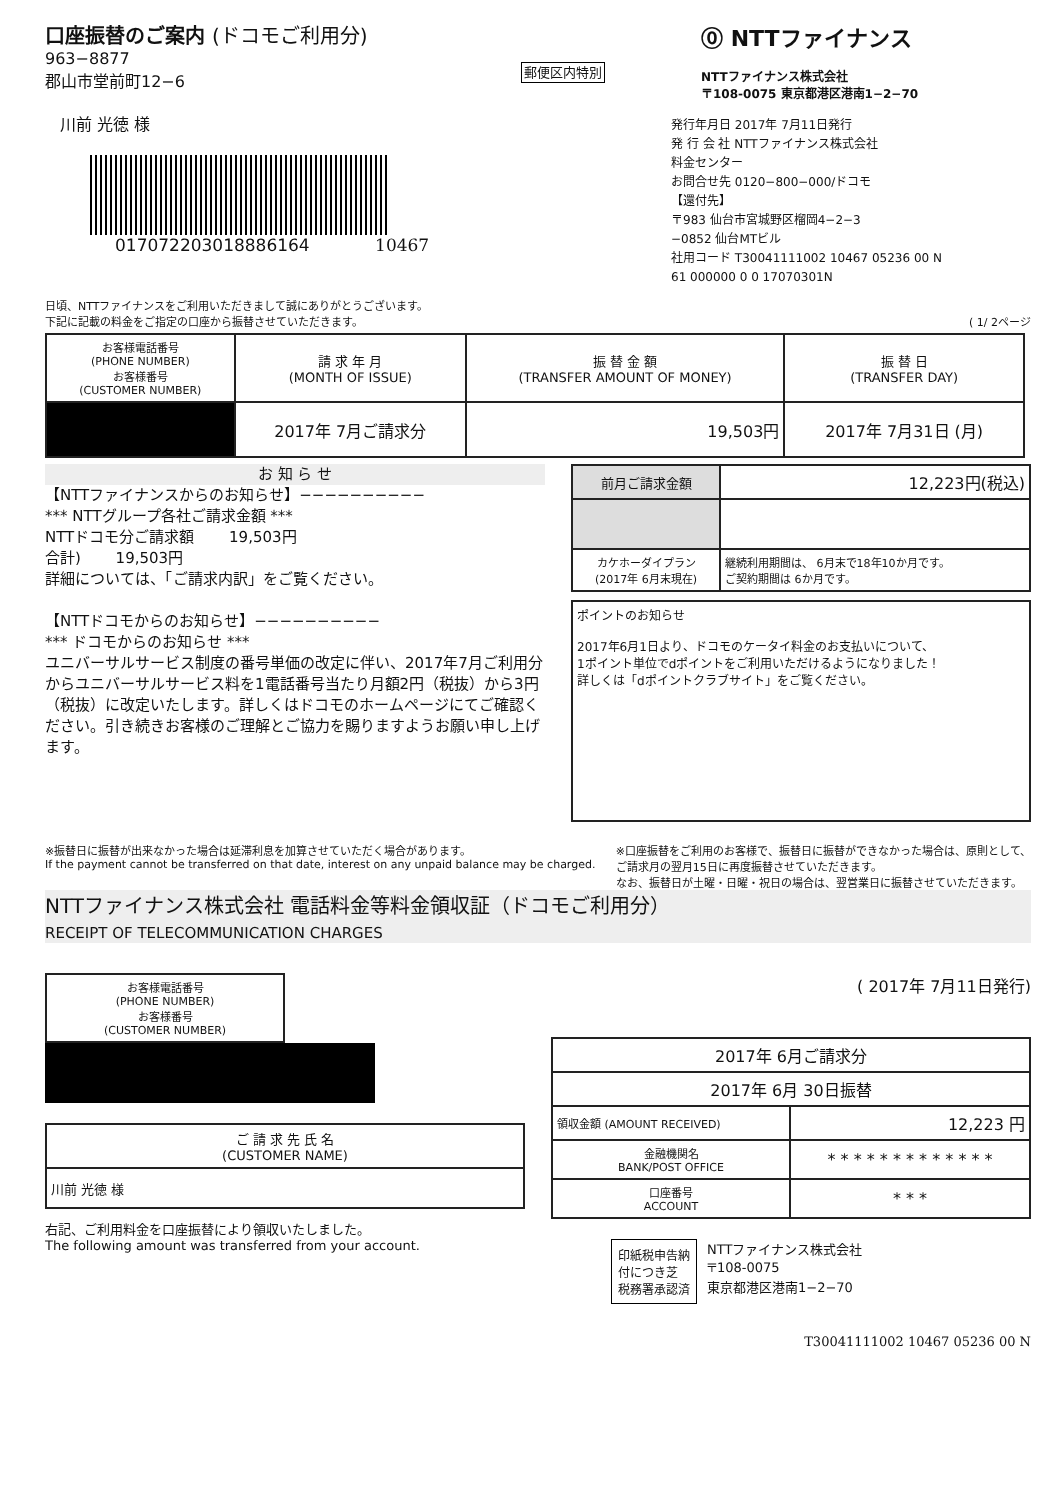口座振替のご案内 (ドコモご利用分)
963−8877
郡山市堂前町12−6
郵便区内特別
川前 光徳 様
017072203018886164 10467
⓪ NTTファイナンス
NTTファイナンス株式会社
〒108-0075 東京都港区港南1−2−70
発行年月日 2017年 7月11日発行
発 行 会 社 NTTファイナンス株式会社
料金センター
お問合せ先 0120−800−000/ドコモ
【還付先】
〒983 仙台市宮城野区榴岡4−2−3
−0852 仙台MTビル
社用コード T30041111002 10467 05236 00 N
61 000000 0 0 17070301N
日頃、NTTファイナンスをご利用いただきまして誠にありがとうございます。
下記に記載の料金をご指定の口座から振替させていただきます。 ( 1/ 2ページ
| お客様電話番号 (PHONE NUMBER) お客様番号 (CUSTOMER NUMBER) | 請 求 年 月 (MONTH OF ISSUE) | 振 替 金 額 (TRANSFER AMOUNT OF MONEY) | 振 替 日 (TRANSFER DAY) |
| | 2017年 7月ご請求分 | 19,503円 | 2017年 7月31日 (月) |
お 知 ら せ
【NTTファイナンスからのお知らせ】−−−−−−−−−−
*** NTTグループ各社ご請求金額 ***
NTTドコモ分ご請求額 　　19,503円
合計) 　　19,503円
詳細については、「ご請求内訳」をご覧ください。
【NTTドコモからのお知らせ】−−−−−−−−−−
*** ドコモからのお知らせ ***
ユニバーサルサービス制度の番号単価の改定に伴い、2017年7月ご利用分からユニバーサルサービス料を1電話番号当たり月額2円（税抜）から3円（税抜）に改定いたします。詳しくはドコモのホームページにてご確認ください。引き続きお客様のご理解とご協力を賜りますようお願い申し上げます。
| 前月ご請求金額 | 12,223円(税込) |
| カケホーダイプラン (2017年 6月末現在) | 継続利用期間は、 6月末で18年10か月です。 ご契約期間は 6か月です。 |
ポイントのお知らせ
2017年6月1日より、ドコモのケータイ料金のお支払いについて、
1ポイント単位でdポイントをご利用いただけるようになりました！
詳しくは「dポイントクラブサイト」をご覧ください。
※振替日に振替が出来なかった場合は延滞利息を加算させていただく場合があります。
If the payment cannot be transferred on that date, interest on any unpaid balance may be charged.
※口座振替をご利用のお客様で、振替日に振替ができなかった場合は、原則として、
ご請求月の翌月15日に再度振替させていただきます。
なお、振替日が土曜・日曜・祝日の場合は、翌営業日に振替させていただきます。
NTTファイナンス株式会社 電話料金等料金領収証（ドコモご利用分）
RECEIPT OF TELECOMMUNICATION CHARGES
| お客様電話番号 (PHONE NUMBER) お客様番号 (CUSTOMER NUMBER) |
| ご 請 求 先 氏 名 (CUSTOMER NAME) |
| 川前 光徳 様 |
右記、ご利用料金を口座振替により領収いたしました。
The following amount was transferred from your account.
( 2017年 7月11日発行)
| 2017年 6月ご請求分 | |
| 2017年 6月 30日振替 | |
| 領収金額 (AMOUNT RECEIVED) | 12,223 円 |
| 金融機関名 BANK/POST OFFICE | * * * * * * * * * * * * * |
| 口座番号 ACCOUNT | * * * |
印紙税申告納
付につき芝
税務署承認済
NTTファイナンス株式会社
〒108-0075
東京都港区港南1−2−70
T30041111002 10467 05236 00 N